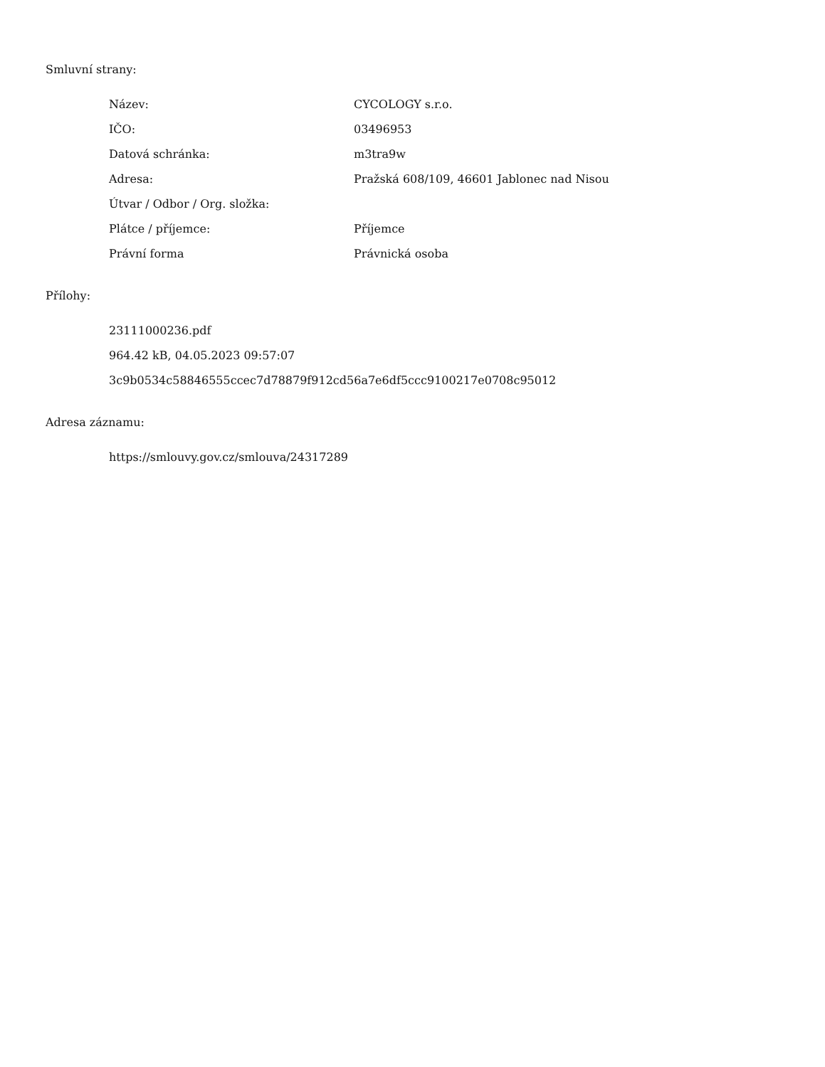Smluvní strany:
| Název: | CYCOLOGY s.r.o. |
| IČO: | 03496953 |
| Datová schránka: | m3tra9w |
| Adresa: | Pražská 608/109, 46601 Jablonec nad Nisou |
| Útvar / Odbor / Org. složka: | |
| Plátce / příjemce: | Příjemce |
| Právní forma | Právnická osoba |
Přílohy:
23111000236.pdf
964.42 kB, 04.05.2023 09:57:07
3c9b0534c58846555ccec7d78879f912cd56a7e6df5ccc9100217e0708c95012
Adresa záznamu:
https://smlouvy.gov.cz/smlouva/24317289